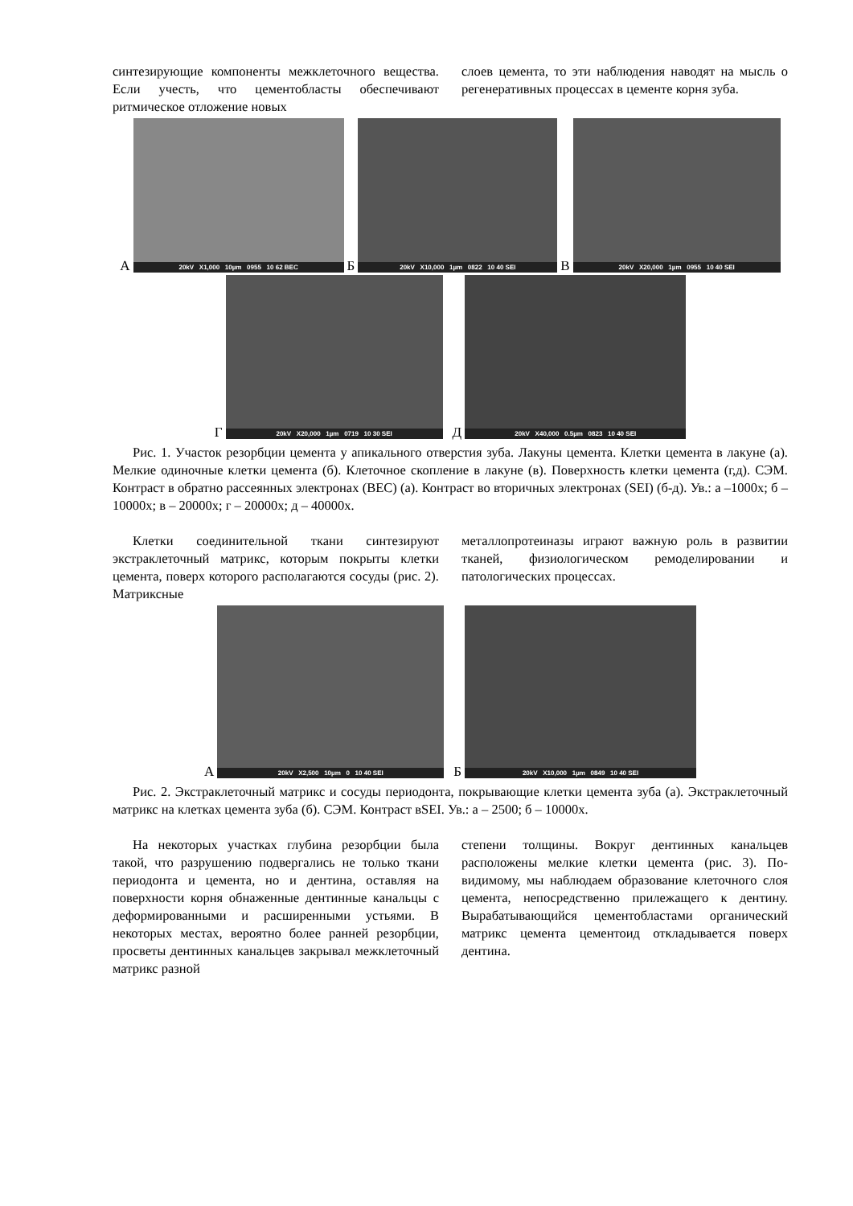синтезирующие компоненты межклеточного вещества. Если учесть, что цементобласты обеспечивают ритмическое отложение новых
слоев цемента, то эти наблюдения наводят на мысль о регенеративных процессах в цементе корня зуба.
А
20kV X1,000 10µm 0955 10 62 BEC
Б
20kV X10,000 1µm 0822 10 40 SEI
В
20kV X20,000 1µm 0955 10 40 SEI
Г
20kV X20,000 1µm 0719 10 30 SEI
Д
20kV X40,000 0.5µm 0823 10 40 SEI
Рис. 1. Участок резорбции цемента у апикального отверстия зуба. Лакуны цемента. Клетки цемента в лакуне (а). Мелкие одиночные клетки цемента (б). Клеточное скопление в лакуне (в). Поверхность клетки цемента (г,д). СЭМ. Контраст в обратно рассеянных электронах (ВЕС) (а). Контраст во вторичных электронах (SEI) (б-д). Ув.: а –1000х; б – 10000х; в – 20000х; г – 20000х; д – 40000х.
Клетки соединительной ткани синтезируют экстраклеточный матрикс, которым покрыты клетки цемента, поверх которого располагаются сосуды (рис. 2). Матриксные
металлопротеиназы играют важную роль в развитии тканей, физиологическом ремоделировании и патологических процессах.
А
20kV X2,500 10µm 0 10 40 SEI
Б
20kV X10,000 1µm 0849 10 40 SEI
Рис. 2. Экстраклеточный матрикс и сосуды периодонта, покрывающие клетки цемента зуба (а). Экстраклеточный матрикс на клетках цемента зуба (б). СЭМ. Контраст вSEI. Ув.: а – 2500; б – 10000х.
На некоторых участках глубина резорбции была такой, что разрушению подвергались не только ткани периодонта и цемента, но и дентина, оставляя на поверхности корня обнаженные дентинные канальцы с деформированными и расширенными устьями. В некоторых местах, вероятно более ранней резорбции, просветы дентинных канальцев закрывал межклеточный матрикс разной
степени толщины. Вокруг дентинных канальцев расположены мелкие клетки цемента (рис. 3). По-видимому, мы наблюдаем образование клеточного слоя цемента, непосредственно прилежащего к дентину. Вырабатывающийся цементобластами органический матрикс цемента цементоид откладывается поверх дентина.